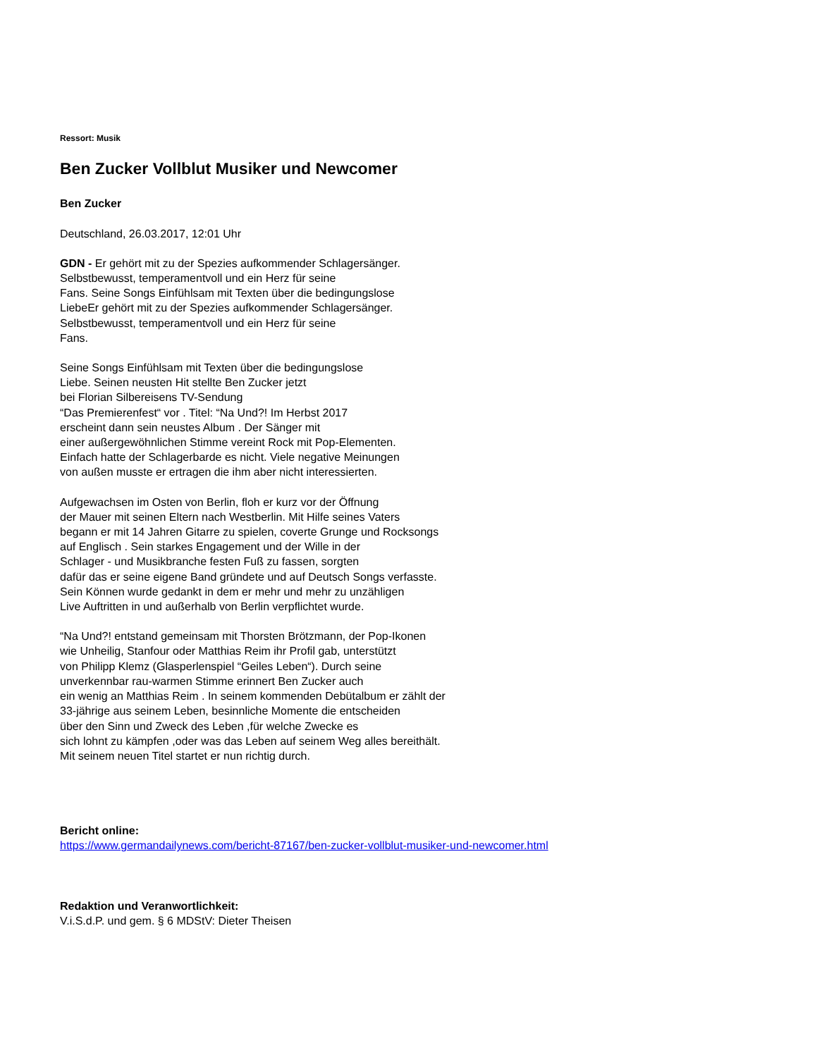Ressort: Musik
Ben Zucker Vollblut Musiker und Newcomer
Ben Zucker
Deutschland, 26.03.2017, 12:01 Uhr
GDN - Er gehört mit zu der Spezies aufkommender Schlagersänger.
Selbstbewusst, temperamentvoll und ein Herz für seine
Fans. Seine Songs Einfühlsam mit Texten über die bedingungslose
LiebeEr gehört mit zu der Spezies aufkommender Schlagersänger.
Selbstbewusst, temperamentvoll und ein Herz für seine
Fans.
Seine Songs Einfühlsam mit Texten über die bedingungslose
Liebe. Seinen neusten Hit stellte Ben Zucker jetzt
bei Florian Silbereisens TV-Sendung
“Das Premierenfest“ vor . Titel: “Na Und?! Im Herbst 2017
erscheint dann sein neustes Album . Der Sänger mit
einer außergewöhnlichen Stimme vereint Rock mit Pop-Elementen.
Einfach hatte der Schlagerbarde es nicht. Viele negative Meinungen
von außen musste er ertragen die ihm aber nicht interessierten.
Aufgewachsen im Osten von Berlin, floh er kurz vor der Öffnung
der Mauer mit seinen Eltern nach Westberlin. Mit Hilfe seines Vaters
begann er mit 14 Jahren Gitarre zu spielen, coverte Grunge und Rocksongs
auf Englisch . Sein starkes Engagement und der Wille in der
Schlager - und Musikbranche festen Fuß zu fassen, sorgten
dafür das er seine eigene Band gründete und auf Deutsch Songs verfasste.
Sein Können wurde gedankt in dem er mehr und mehr zu unzähligen
Live Auftritten in und außerhalb von Berlin verpflichtet wurde.
“Na Und?! entstand gemeinsam mit Thorsten Brötzmann, der Pop-Ikonen
wie Unheilig, Stanfour oder Matthias Reim ihr Profil gab, unterstützt
von Philipp Klemz (Glasperlenspiel “Geiles Leben“). Durch seine
unverkennbar rau-warmen Stimme erinnert Ben Zucker auch
ein wenig an Matthias Reim . In seinem kommenden Debütalbum er zählt der
33-jährige aus seinem Leben, besinnliche Momente die entscheiden
über den Sinn und Zweck des Leben ,für welche Zwecke es
sich lohnt zu kämpfen ,oder was das Leben auf seinem Weg alles bereithält.
Mit seinem neuen Titel startet er nun richtig durch.
Bericht online:
https://www.germandailynews.com/bericht-87167/ben-zucker-vollblut-musiker-und-newcomer.html
Redaktion und Veranwortlichkeit:
V.i.S.d.P. und gem. § 6 MDStV: Dieter Theisen